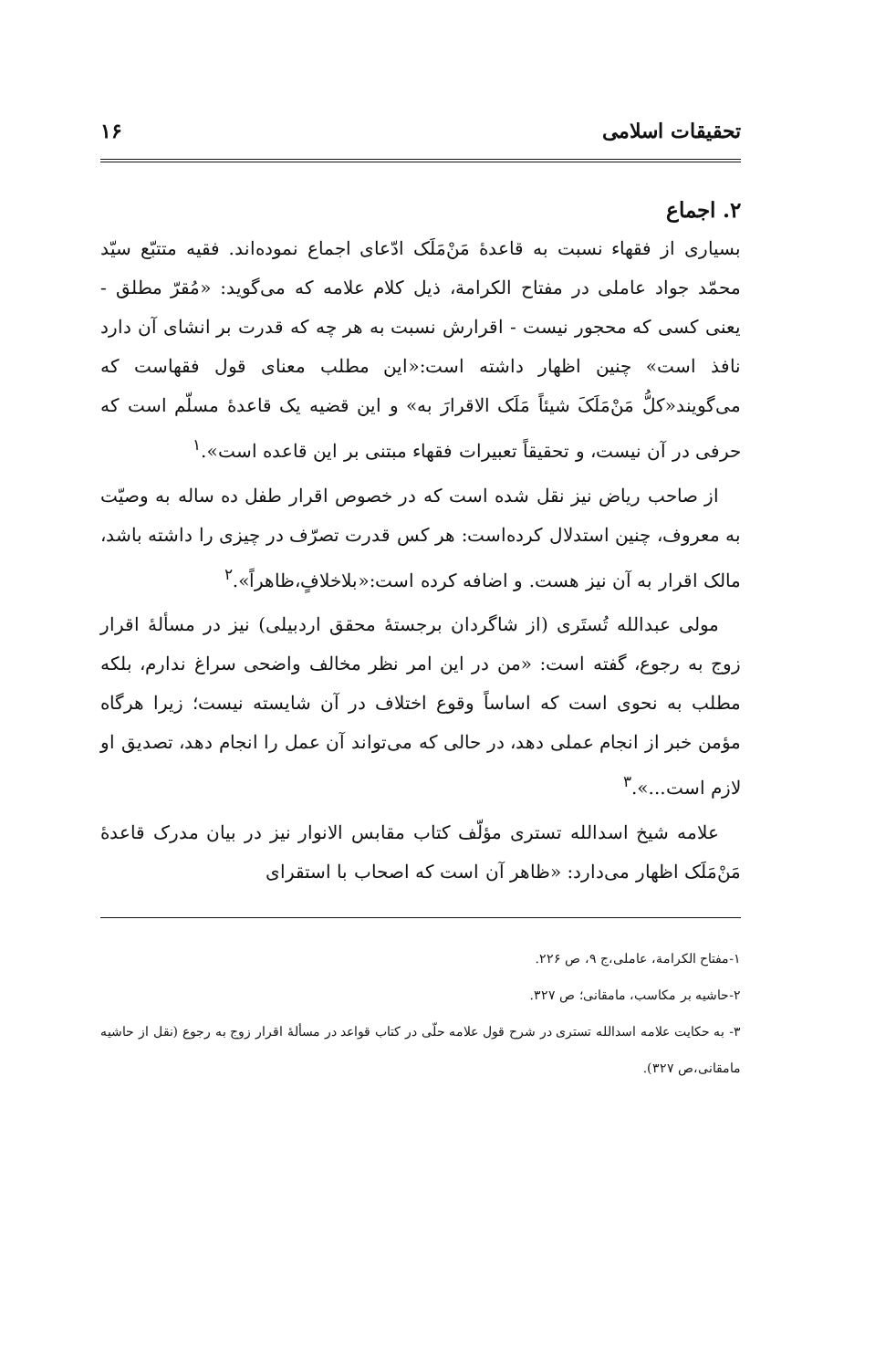تحقیقات اسلامی ۱۶
۲. اجماع
بسیاری از فقهاء نسبت به قاعدهٔ مَنْ‌مَلَک ادّعای اجماع نموده‌اند. فقیه متتبّع سیّد محمّد جواد عاملی در مفتاح الکرامة، ذیل کلام علامه که می‌گوید: «مُقرّ مطلق - یعنی کسی که محجور نیست - اقرارش نسبت به هر چه که قدرت بر انشای آن دارد نافذ است» چنین اظهار داشته است:«این مطلب معنای قول فقهاست که می‌گویند«کلُّ مَنْ‌مَلَکَ شیئاً مَلَک الاقرارَ به» و این قضیه یک قاعدهٔ مسلّم است که حرفی در آن نیست، و تحقیقاً تعبیرات فقهاء مبتنی بر این قاعده است».<sup>۱</sup>
از صاحب ریاض نیز نقل شده است که در خصوص اقرار طفل ده ساله به وصیّت به معروف، چنین استدلال کرده‌است: هر کس قدرت تصرّف در چیزی را داشته باشد، مالک اقرار به آن نیز هست. و اضافه کرده است:«بلاخلافٍ،ظاهراً».<sup>۲</sup>
مولی عبدالله تُستَری (از شاگردان برجستهٔ محقق اردبیلی) نیز در مسألهٔ اقرار زوج به رجوع، گفته است: «من در این امر نظر مخالف واضحی سراغ ندارم، بلکه مطلب به نحوی است که اساساً وقوع اختلاف در آن شایسته نیست؛ زیرا هرگاه مؤمن خبر از انجام عملی دهد، در حالی که می‌تواند آن عمل را انجام دهد، تصدیق او لازم است...».<sup>۳</sup>
علامه شیخ اسدالله تستری مؤلّف کتاب مقابس الانوار نیز در بیان مدرک قاعدهٔ مَنْ‌مَلَک اظهار می‌دارد: «ظاهر آن است که اصحاب با استقرای
۱-مفتاح الکرامة، عاملی،ج ۹، ص ۲۲۶.
۲-حاشیه بر مکاسب، مامقانی؛ ص ۳۲۷.
۳- به حکایت علامه اسدالله تستری در شرح قول علامه حلّی در کتاب قواعد در مسألهٔ اقرار زوج به رجوع (نقل از حاشیه مامقانی،ص ۳۲۷).